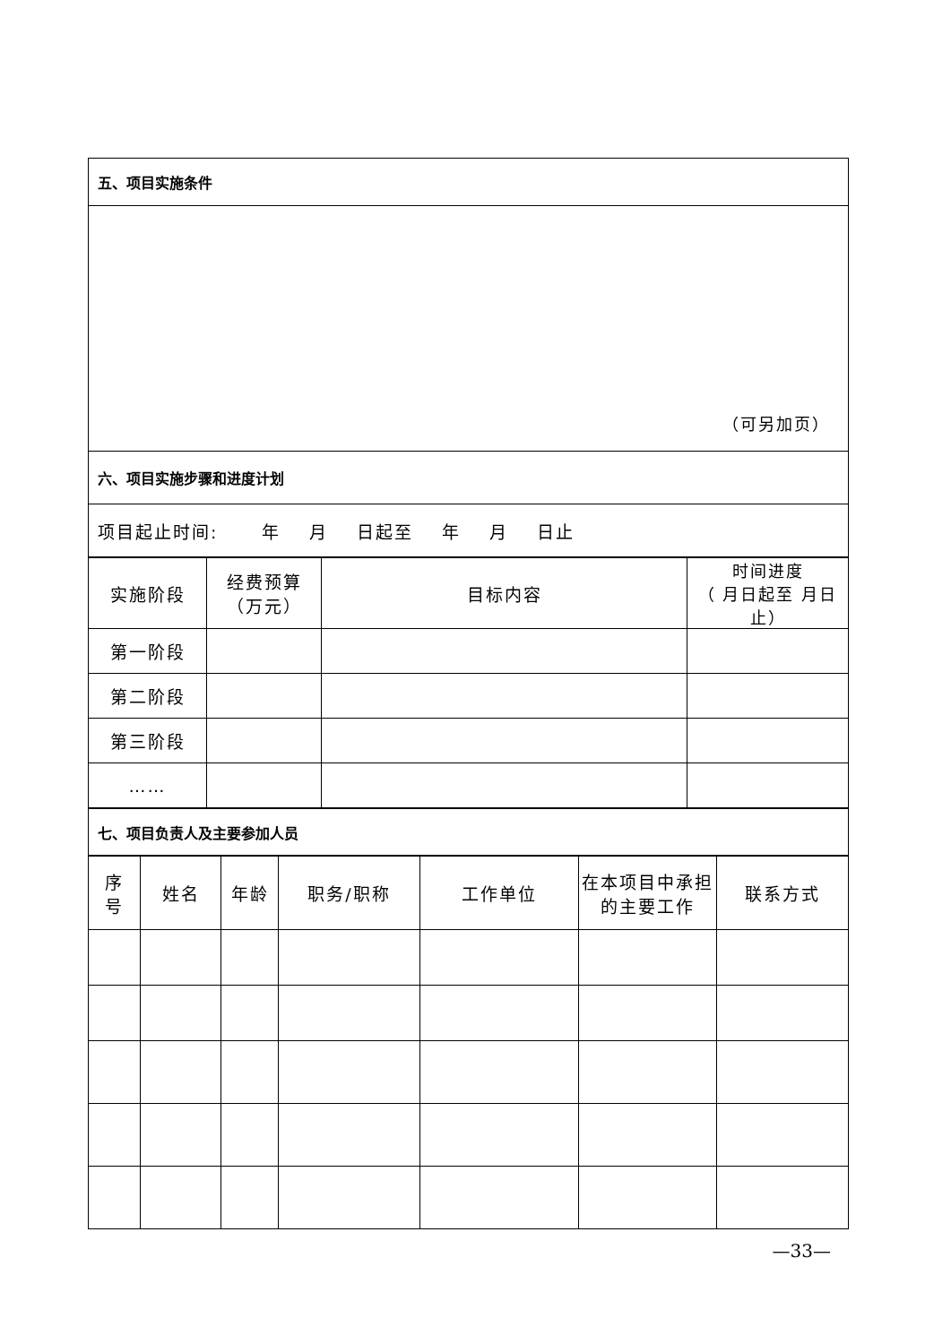| 五、项目实施条件 |
| （可另加页） |
| 六、项目实施步骤和进度计划 |
| 项目起止时间: 年 月 日起至 年 月 日止 |
| 实施阶段 | 经费预算 （万元） | 目标内容 | 时间进度 （ 月日起至 月日止） |
| --- | --- | --- | --- |
| 第一阶段 | | | |
| 第二阶段 | | | |
| 第三阶段 | | | |
| …… | | | |
| 七、项目负责人及主要参加人员 |
| 序 号 | 姓名 | 年龄 | 职务/职称 | 工作单位 | 在本项目中承担的主要工作 | 联系方式 |
| --- | --- | --- | --- | --- | --- | --- |
—33—